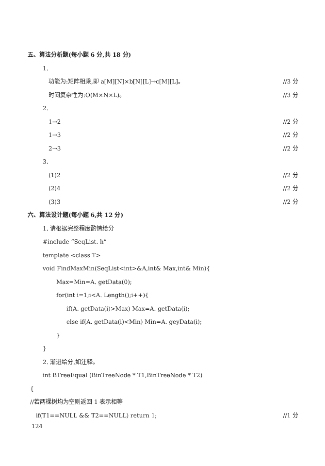五、算法分析题(每小题 6 分,共 18 分)
1.
功能为:矩阵相乘,即 a[M][N]×b[N][L]→c[M][L]。 //3 分
时间复杂性为:O(M×N×L)。 //3 分
2.
1→2 //2 分
1→3 //2 分
2→3 //2 分
3.
(1)2 //2 分
(2)4 //2 分
(3)3 //2 分
六、算法设计题(每小题 6,共 12 分)
1. 请根据完整程度酌情给分
#include “SeqList. h”
template <class T>
void FindMaxMin(SeqList<int>&A,int& Max,int& Min){
Max=Min=A. getData(0);
for(int i=1;i<A. Length();i++){
if(A. getData(i)>Max) Max=A. getData(i);
else if(A. getData(i)<Min) Min=A. geyData(i);
}
}
2. 渐进给分,如注释。
int BTreeEqual (BinTreeNode * T1,BinTreeNode * T2)
{
//若两棵树均为空则返回 1 表示相等
if(T1==NULL && T2==NULL) return 1; //1 分
124